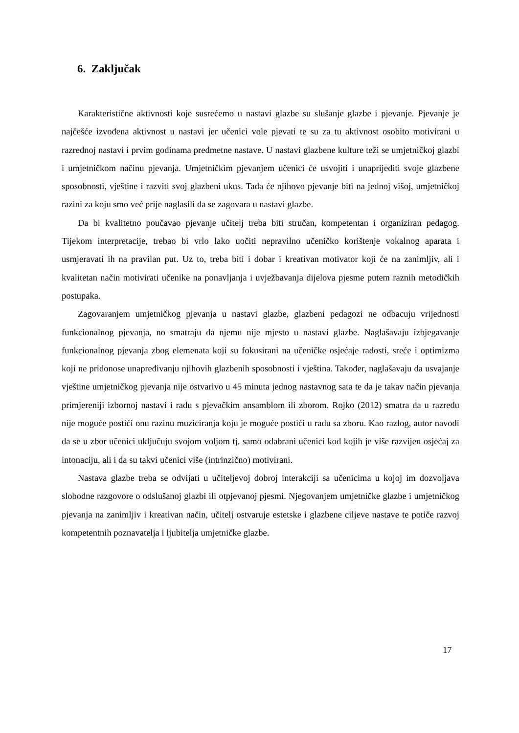6. Zaključak
Karakteristične aktivnosti koje susrećemo u nastavi glazbe su slušanje glazbe i pjevanje. Pjevanje je najčešće izvođena aktivnost u nastavi jer učenici vole pjevati te su za tu aktivnost osobito motivirani u razrednoj nastavi i prvim godinama predmetne nastave. U nastavi glazbene kulture teži se umjetničkoj glazbi i umjetničkom načinu pjevanja. Umjetničkim pjevanjem učenici će usvojiti i unaprijediti svoje glazbene sposobnosti, vještine i razviti svoj glazbeni ukus. Tada će njihovo pjevanje biti na jednoj višoj, umjetničkoj razini za koju smo već prije naglasili da se zagovara u nastavi glazbe.
Da bi kvalitetno poučavao pjevanje učitelj treba biti stručan, kompetentan i organiziran pedagog. Tijekom interpretacije, trebao bi vrlo lako uočiti nepravilno učeničko korištenje vokalnog aparata i usmjeravati ih na pravilan put. Uz to, treba biti i dobar i kreativan motivator koji će na zanimljiv, ali i kvalitetan način motivirati učenike na ponavljanja i uvježbavanja dijelova pjesme putem raznih metodičkih postupaka.
Zagovaranjem umjetničkog pjevanja u nastavi glazbe, glazbeni pedagozi ne odbacuju vrijednosti funkcionalnog pjevanja, no smatraju da njemu nije mjesto u nastavi glazbe. Naglašavaju izbjegavanje funkcionalnog pjevanja zbog elemenata koji su fokusirani na učeničke osjećaje radosti, sreće i optimizma koji ne pridonose unapređivanju njihovih glazbenih sposobnosti i vještina. Također, naglašavaju da usvajanje vještine umjetničkog pjevanja nije ostvarivo u 45 minuta jednog nastavnog sata te da je takav način pjevanja primjereniji izbornoj nastavi i radu s pjevačkim ansamblom ili zborom. Rojko (2012) smatra da u razredu nije moguće postići onu razinu muziciranja koju je moguće postići u radu sa zboru. Kao razlog, autor navodi da se u zbor učenici uključuju svojom voljom tj. samo odabrani učenici kod kojih je više razvijen osjećaj za intonaciju, ali i da su takvi učenici više (intrinzično) motivirani.
Nastava glazbe treba se odvijati u učiteljevoj dobroj interakciji sa učenicima u kojoj im dozvoljava slobodne razgovore o odslušanoj glazbi ili otpjevanoj pjesmi. Njegovanjem umjetničke glazbe i umjetničkog pjevanja na zanimljiv i kreativan način, učitelj ostvaruje estetske i glazbene ciljeve nastave te potiče razvoj kompetentnih poznavatelja i ljubitelja umjetničke glazbe.
17